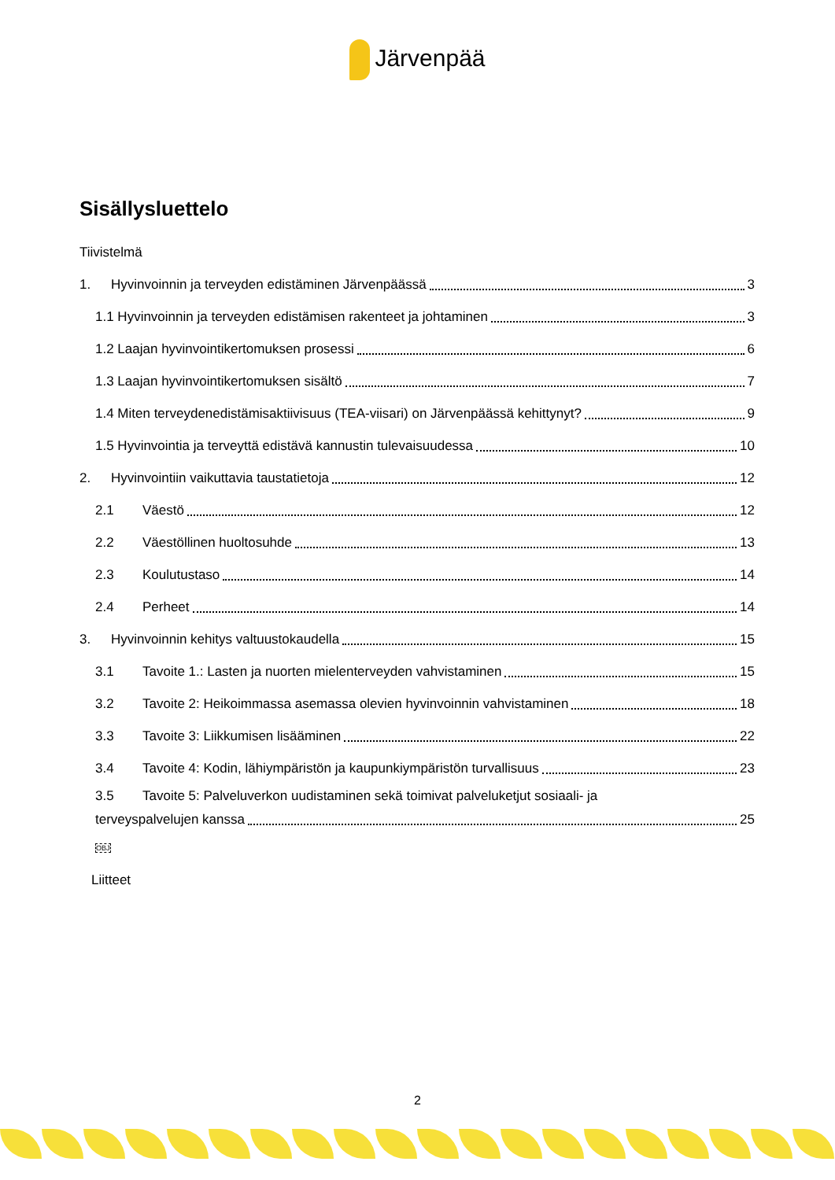Järvenpää
Sisällysluettelo
Tiivistelmä
1. Hyvinvoinnin ja terveyden edistäminen Järvenpäässä 3
1.1 Hyvinvoinnin ja terveyden edistämisen rakenteet ja johtaminen 3
1.2 Laajan hyvinvointikertomuksen prosessi 6
1.3 Laajan hyvinvointikertomuksen sisältö 7
1.4 Miten terveydenedistämisaktiivisuus (TEA-viisari) on Järvenpäässä kehittynyt? 9
1.5 Hyvinvointia ja terveyttä edistävä kannustin tulevaisuudessa 10
2. Hyvinvointiin vaikuttavia taustatietoja 12
2.1 Väestö 12
2.2 Väestöllinen huoltosuhde 13
2.3 Koulutustaso 14
2.4 Perheet 14
3. Hyvinvoinnin kehitys valtuustokaudella 15
3.1 Tavoite 1.: Lasten ja nuorten mielenterveyden vahvistaminen 15
3.2 Tavoite 2: Heikoimmassa asemassa olevien hyvinvoinnin vahvistaminen 18
3.3 Tavoite 3: Liikkumisen lisääminen 22
3.4 Tavoite 4: Kodin, lähiympäristön ja kaupunkiympäristön turvallisuus 23
3.5 Tavoite 5: Palveluverkon uudistaminen sekä toimivat palveluketjut sosiaali- ja
terveyspalvelujen kanssa 25
OBJ
Liitteet
2